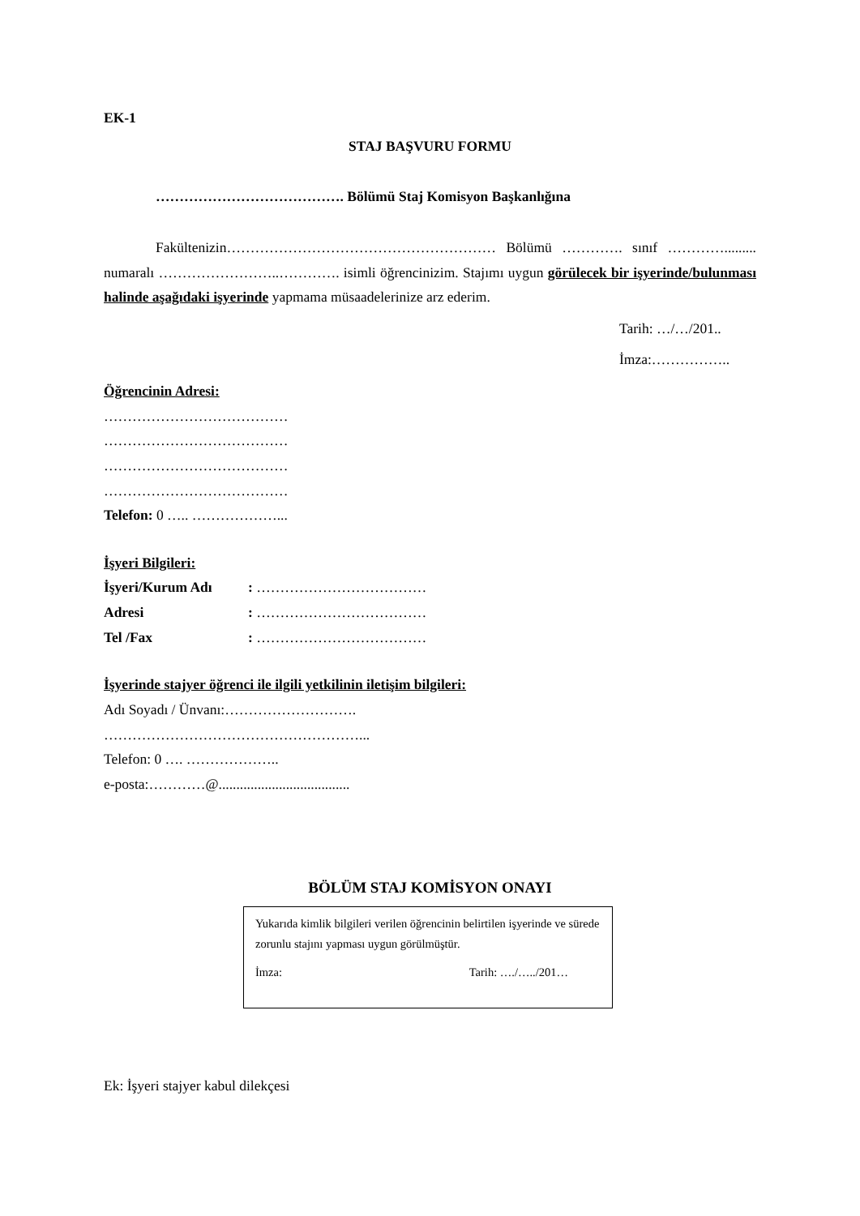EK-1
STAJ BAŞVURU FORMU
…………………………………. Bölümü Staj Komisyon Başkanlığına
Fakültenizin………………………………………………… Bölümü …………. sınıf …………......... numaralı ……………………..…………. isimli öğrencinizim. Stajımı uygun görülecek bir işyerinde/bulunması halinde aşağıdaki işyerinde yapmama müsaadelerinize arz ederim.
Tarih: …/…/201..
İmza:……………..
Öğrencinin Adresi:
…………………………………
…………………………………
…………………………………
…………………………………
Telefon: 0 ….. ………………...
İşyeri Bilgileri:
| İşyeri/Kurum Adı | : ……………………………… |
| Adresi | : ……………………………… |
| Tel /Fax | : ……………………………… |
İşyerinde stajyer öğrenci ile ilgili yetkilinin iletişim bilgileri:
Adı Soyadı / Ünvanı:……………………….
………………………………………………...
Telefon: 0 …. ………………..
e-posta:…………@.....................................
BÖLÜM STAJ KOMİSYON ONAYI
Yukarıda kimlik bilgileri verilen öğrencinin belirtilen işyerinde ve sürede zorunlu stajını yapması uygun görülmüştür.
İmza: Tarih: …./…../201…
Ek: İşyeri stajyer kabul dilekçesi